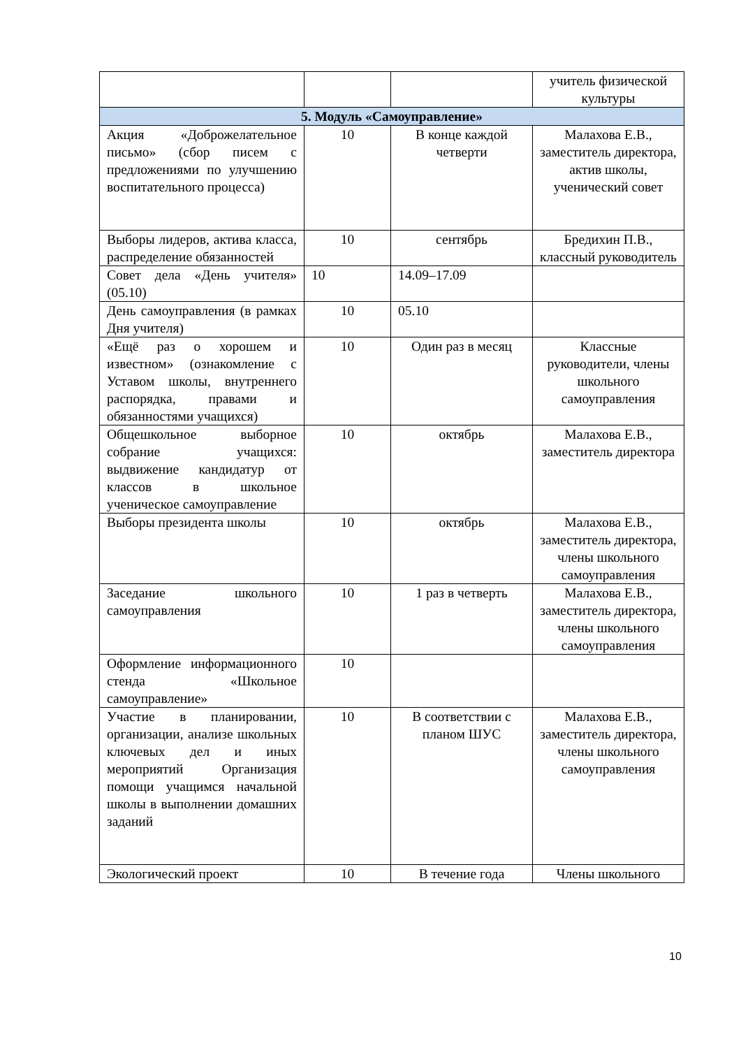| | | | учитель физической культуры |
| 5. Модуль «Самоуправление» | | | |
| Акция «Доброжелательное письмо» (сбор писем с предложениями по улучшению воспитательного процесса) | 10 | В конце каждой четверти | Малахова Е.В., заместитель директора, актив школы, ученический совет |
| Выборы лидеров, актива класса, распределение обязанностей | 10 | сентябрь | Бредихин П.В., классный руководитель |
| Совет дела «День учителя» (05.10) | 10 | 14.09–17.09 | |
| День самоуправления (в рамках Дня учителя) | 10 | 05.10 | |
| «Ещё раз о хорошем и известном» (ознакомление с Уставом школы, внутреннего распорядка, правами и обязанностями учащихся) | 10 | Один раз в месяц | Классные руководители, члены школьного самоуправления |
| Общешкольное выборное собрание учащихся: выдвижение кандидатур от классов в школьное ученическое самоуправление | 10 | октябрь | Малахова Е.В., заместитель директора |
| Выборы президента школы | 10 | октябрь | Малахова Е.В., заместитель директора, члены школьного самоуправления |
| Заседание школьного самоуправления | 10 | 1 раз в четверть | Малахова Е.В., заместитель директора, члены школьного самоуправления |
| Оформление информационного стенда «Школьное самоуправление» | 10 | | |
| Участие в планировании, организации, анализе школьных ключевых дел и иных мероприятий Организация помощи учащимся начальной школы в выполнении домашних заданий | 10 | В соответствии с планом ШУС | Малахова Е.В., заместитель директора, члены школьного самоуправления |
| Экологический проект | 10 | В течение года | Члены школьного |
10